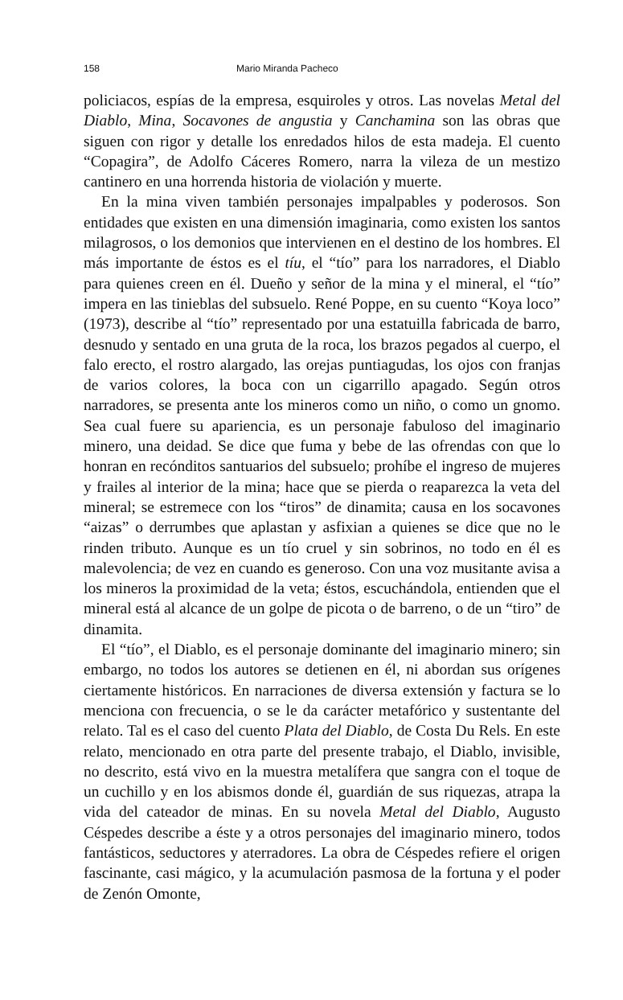158 Mario Miranda Pacheco
policiacos, espías de la empresa, esquiroles y otros. Las novelas Metal del Diablo, Mina, Socavones de angustia y Canchamina son las obras que siguen con rigor y detalle los enredados hilos de esta madeja. El cuento “Copagira”, de Adolfo Cáceres Romero, narra la vileza de un mestizo cantinero en una horrenda historia de violación y muerte.
En la mina viven también personajes impalpables y poderosos. Son entidades que existen en una dimensión imaginaria, como existen los santos milagrosos, o los demonios que intervienen en el destino de los hombres. El más importante de éstos es el tíu, el “tío” para los narradores, el Diablo para quienes creen en él. Dueño y señor de la mina y el mineral, el “tío” impera en las tinieblas del subsuelo. René Poppe, en su cuento “Koya loco” (1973), describe al “tío” representado por una estatuilla fabricada de barro, desnudo y sentado en una gruta de la roca, los brazos pegados al cuerpo, el falo erecto, el rostro alargado, las orejas puntiagudas, los ojos con franjas de varios colores, la boca con un cigarrillo apagado. Según otros narradores, se presenta ante los mineros como un niño, o como un gnomo. Sea cual fuere su apariencia, es un personaje fabuloso del imaginario minero, una deidad. Se dice que fuma y bebe de las ofrendas con que lo honran en recónditos santuarios del subsuelo; prohíbe el ingreso de mujeres y frailes al interior de la mina; hace que se pierda o reaparezca la veta del mineral; se estremece con los “tiros” de dinamita; causa en los socavones “aizas” o derrumbes que aplastan y asfixian a quienes se dice que no le rinden tributo. Aunque es un tío cruel y sin sobrinos, no todo en él es malevolencia; de vez en cuando es generoso. Con una voz musitante avisa a los mineros la proximidad de la veta; éstos, escuchándola, entienden que el mineral está al alcance de un golpe de picota o de barreno, o de un “tiro” de dinamita.
El “tío”, el Diablo, es el personaje dominante del imaginario minero; sin embargo, no todos los autores se detienen en él, ni abordan sus orígenes ciertamente históricos. En narraciones de diversa extensión y factura se lo menciona con frecuencia, o se le da carácter metafórico y sustentante del relato. Tal es el caso del cuento Plata del Diablo, de Costa Du Rels. En este relato, mencionado en otra parte del presente trabajo, el Diablo, invisible, no descrito, está vivo en la muestra metalífera que sangra con el toque de un cuchillo y en los abismos donde él, guardián de sus riquezas, atrapa la vida del cateador de minas. En su novela Metal del Diablo, Augusto Céspedes describe a éste y a otros personajes del imaginario minero, todos fantásticos, seductores y aterradores. La obra de Céspedes refiere el origen fascinante, casi mágico, y la acumulación pasmosa de la fortuna y el poder de Zenón Omonte,